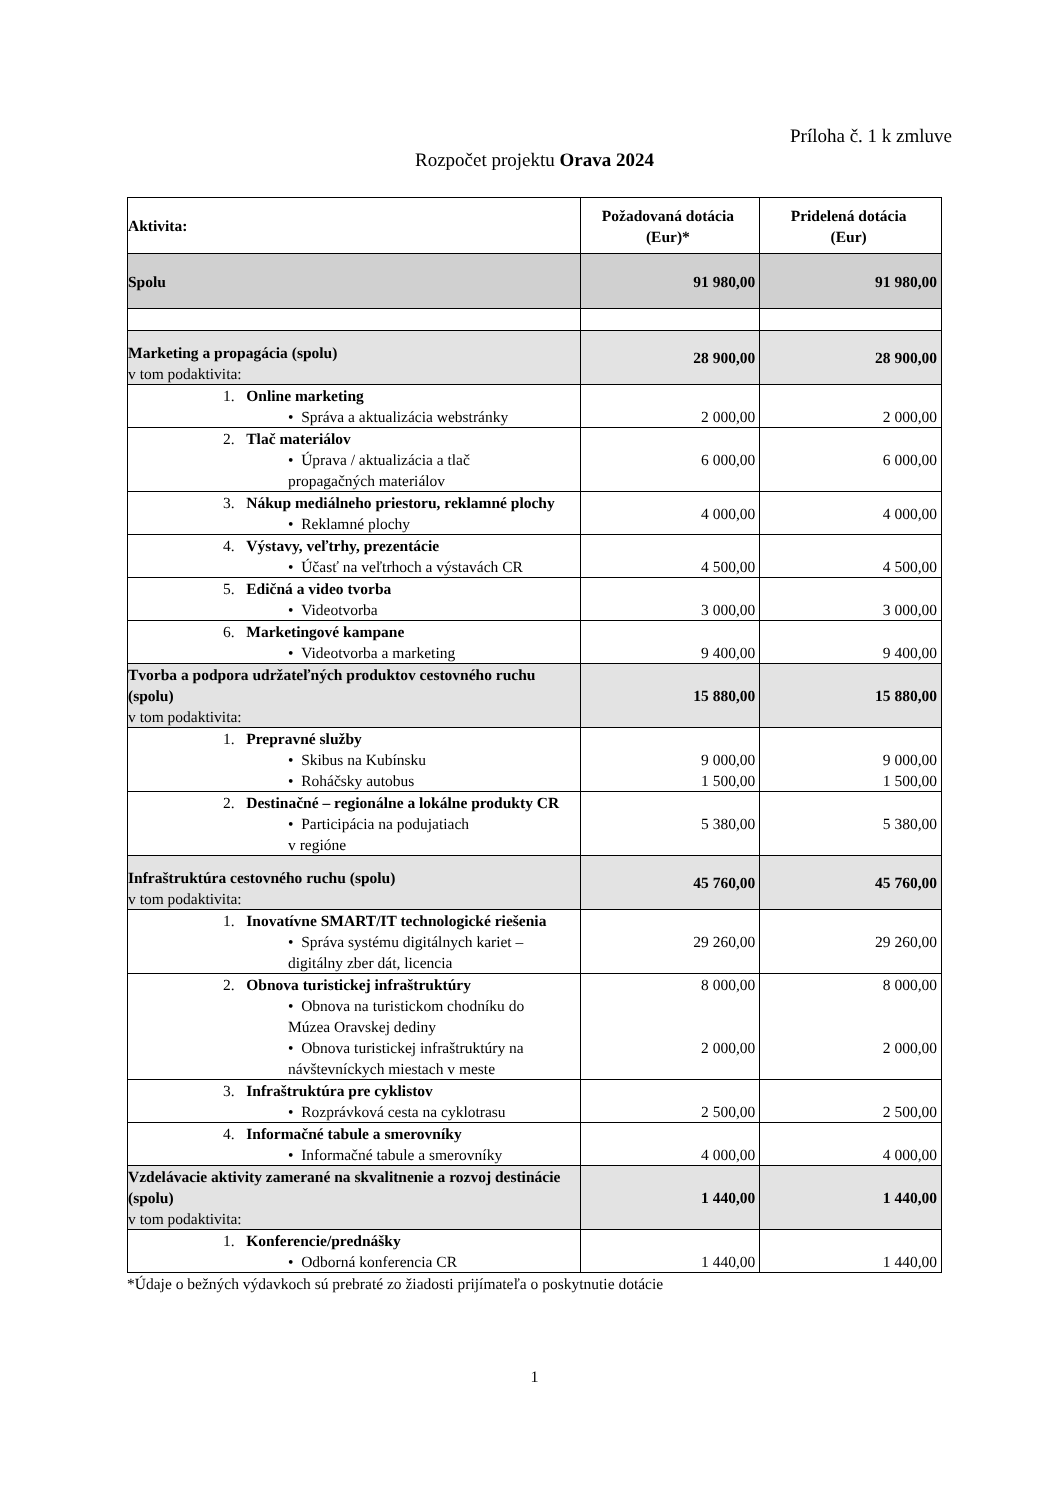Príloha č. 1 k zmluve
Rozpočet projektu Orava 2024
| Aktivita: | Požadovaná dotácia (Eur)* | Pridelená dotácia (Eur) |
| --- | --- | --- |
| Spolu | 91 980,00 | 91 980,00 |
| Marketing a propagácia (spolu) v tom podaktivita: | 28 900,00 | 28 900,00 |
| 1. Online marketing • Správa a aktualizácia webstránky | 2 000,00 | 2 000,00 |
| 2. Tlač materiálov • Úprava / aktualizácia a tlač propagačných materiálov | 6 000,00 | 6 000,00 |
| 3. Nákup mediálneho priestoru, reklamné plochy • Reklamné plochy | 4 000,00 | 4 000,00 |
| 4. Výstavy, veľtrhy, prezentácie • Účasť na veľtrhoch a výstavách CR | 4 500,00 | 4 500,00 |
| 5. Edičná a video tvorba • Videotvorba | 3 000,00 | 3 000,00 |
| 6. Marketingové kampane • Videotvorba a marketing | 9 400,00 | 9 400,00 |
| Tvorba a podpora udržateľných produktov cestovného ruchu (spolu) v tom podaktivita: | 15 880,00 | 15 880,00 |
| 1. Prepravné služby • Skibus na Kubínsku • Roháčsky autobus | 9 000,00 1 500,00 | 9 000,00 1 500,00 |
| 2. Destinačné – regionálne a lokálne produkty CR • Participácia na podujatiach v regióne | 5 380,00 | 5 380,00 |
| Infraštruktúra cestovného ruchu (spolu) v tom podaktivita: | 45 760,00 | 45 760,00 |
| 1. Inovatívne SMART/IT technologické riešenia • Správa systému digitálnych kariet – digitálny zber dát, licencia | 29 260,00 | 29 260,00 |
| 2. Obnova turistickej infraštruktúry • Obnova na turistickom chodníku do Múzea Oravskej dediny • Obnova turistickej infraštruktúry na návštevníckych miestach v meste | 8 000,00 2 000,00 | 8 000,00 2 000,00 |
| 3. Infraštruktúra pre cyklistov • Rozprávková cesta na cyklotrasu | 2 500,00 | 2 500,00 |
| 4. Informačné tabule a smerovníky • Informačné tabule a smerovníky | 4 000,00 | 4 000,00 |
| Vzdelávacie aktivity zamerané na skvalitnenie a rozvoj destinácie (spolu) v tom podaktivita: | 1 440,00 | 1 440,00 |
| 1. Konferencie/prednášky • Odborná konferencia CR | 1 440,00 | 1 440,00 |
*Údaje o bežných výdavkoch sú prebraté zo žiadosti prijímateľa o poskytnutie dotácie
1